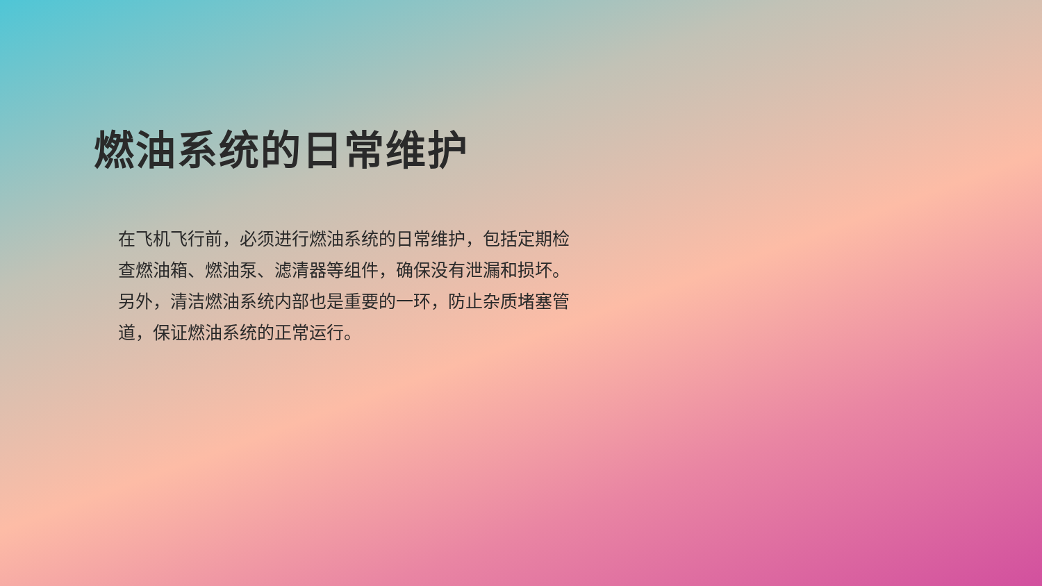燃油系统的日常维护
在飞机飞行前，必须进行燃油系统的日常维护，包括定期检查燃油箱、燃油泵、滤清器等组件，确保没有泄漏和损坏。另外，清洁燃油系统内部也是重要的一环，防止杂质堵塞管道，保证燃油系统的正常运行。